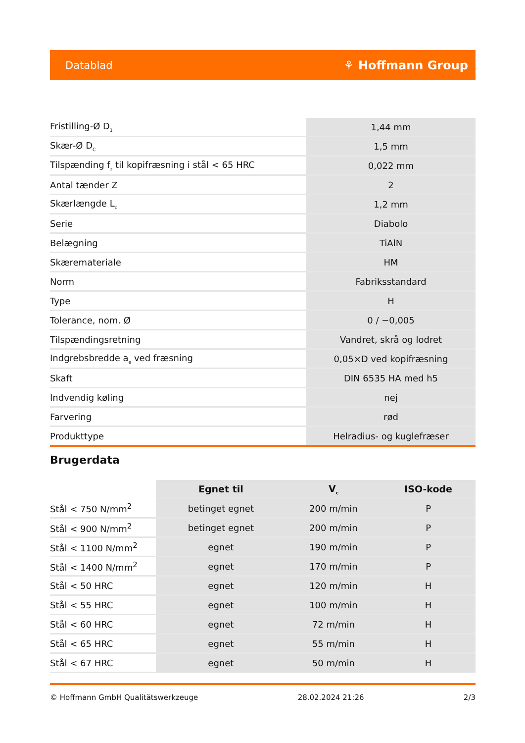Datablad ⚘ Hoffmann Group
| Fristilling-Ø D<sub>1</sub> | 1,44 mm |
| Skær-Ø D<sub>C</sub> | 1,5 mm |
| Tilspænding f<sub>z</sub> til kopifræsning i stål < 65 HRC | 0,022 mm |
| Antal tænder Z | 2 |
| Skærlængde L<sub>c</sub> | 1,2 mm |
| Serie | Diabolo |
| Belægning | TiAlN |
| Skæremateriale | HM |
| Norm | Fabriksstandard |
| Type | H |
| Tolerance, nom. Ø | 0 / −0,005 |
| Tilspændingsretning | Vandret, skrå og lodret |
| Indgrebsbredde a<sub>e</sub> ved fræsning | 0,05×D ved kopifræsning |
| Skaft | DIN 6535 HA med h5 |
| Indvendig køling | nej |
| Farvering | rød |
| Produkttype | Helradius- og kuglefræser |
Brugerdata
| | Egnet til | V<sub>c</sub> | ISO-kode |
| --- | --- | --- | --- |
| Stål < 750 N/mm<sup>2</sup> | betinget egnet | 200 m/min | P |
| Stål < 900 N/mm<sup>2</sup> | betinget egnet | 200 m/min | P |
| Stål < 1100 N/mm<sup>2</sup> | egnet | 190 m/min | P |
| Stål < 1400 N/mm<sup>2</sup> | egnet | 170 m/min | P |
| Stål < 50 HRC | egnet | 120 m/min | H |
| Stål < 55 HRC | egnet | 100 m/min | H |
| Stål < 60 HRC | egnet | 72 m/min | H |
| Stål < 65 HRC | egnet | 55 m/min | H |
| Stål < 67 HRC | egnet | 50 m/min | H |
© Hoffmann GmbH Qualitätswerkzeuge 28.02.2024 21:26 2/3